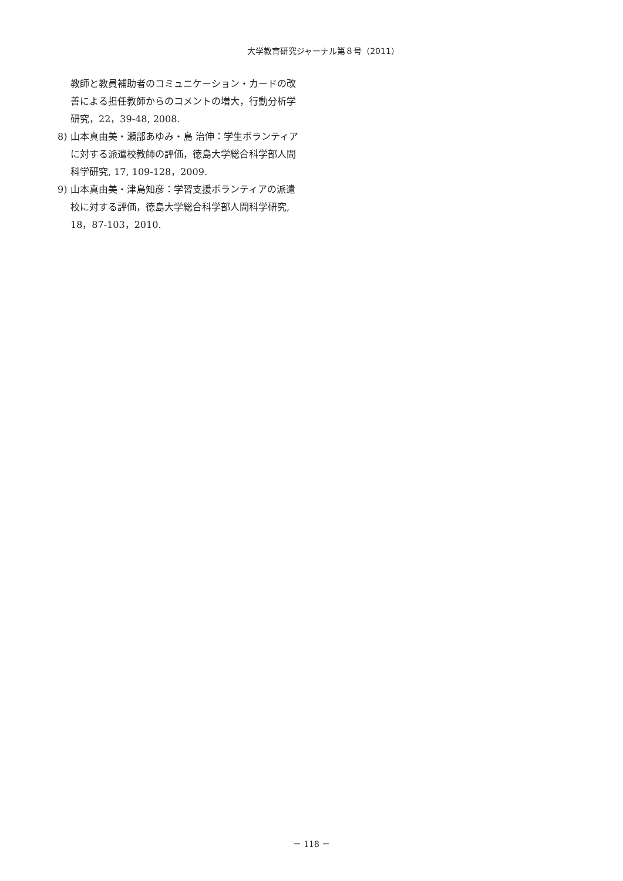大学教育研究ジャーナル第８号（2011）
教師と教員補助者のコミュニケーション・カードの改善による担任教師からのコメントの増大，行動分析学研究，22，39-48, 2008.
8) 山本真由美・瀬部あゆみ・島 治伸：学生ボランティアに対する派遣校教師の評価，徳島大学総合科学部人間科学研究, 17, 109-128，2009.
9) 山本真由美・津島知彦：学習支援ボランティアの派遣校に対する評価，徳島大学総合科学部人間科学研究, 18，87-103，2010.
－ 118 －